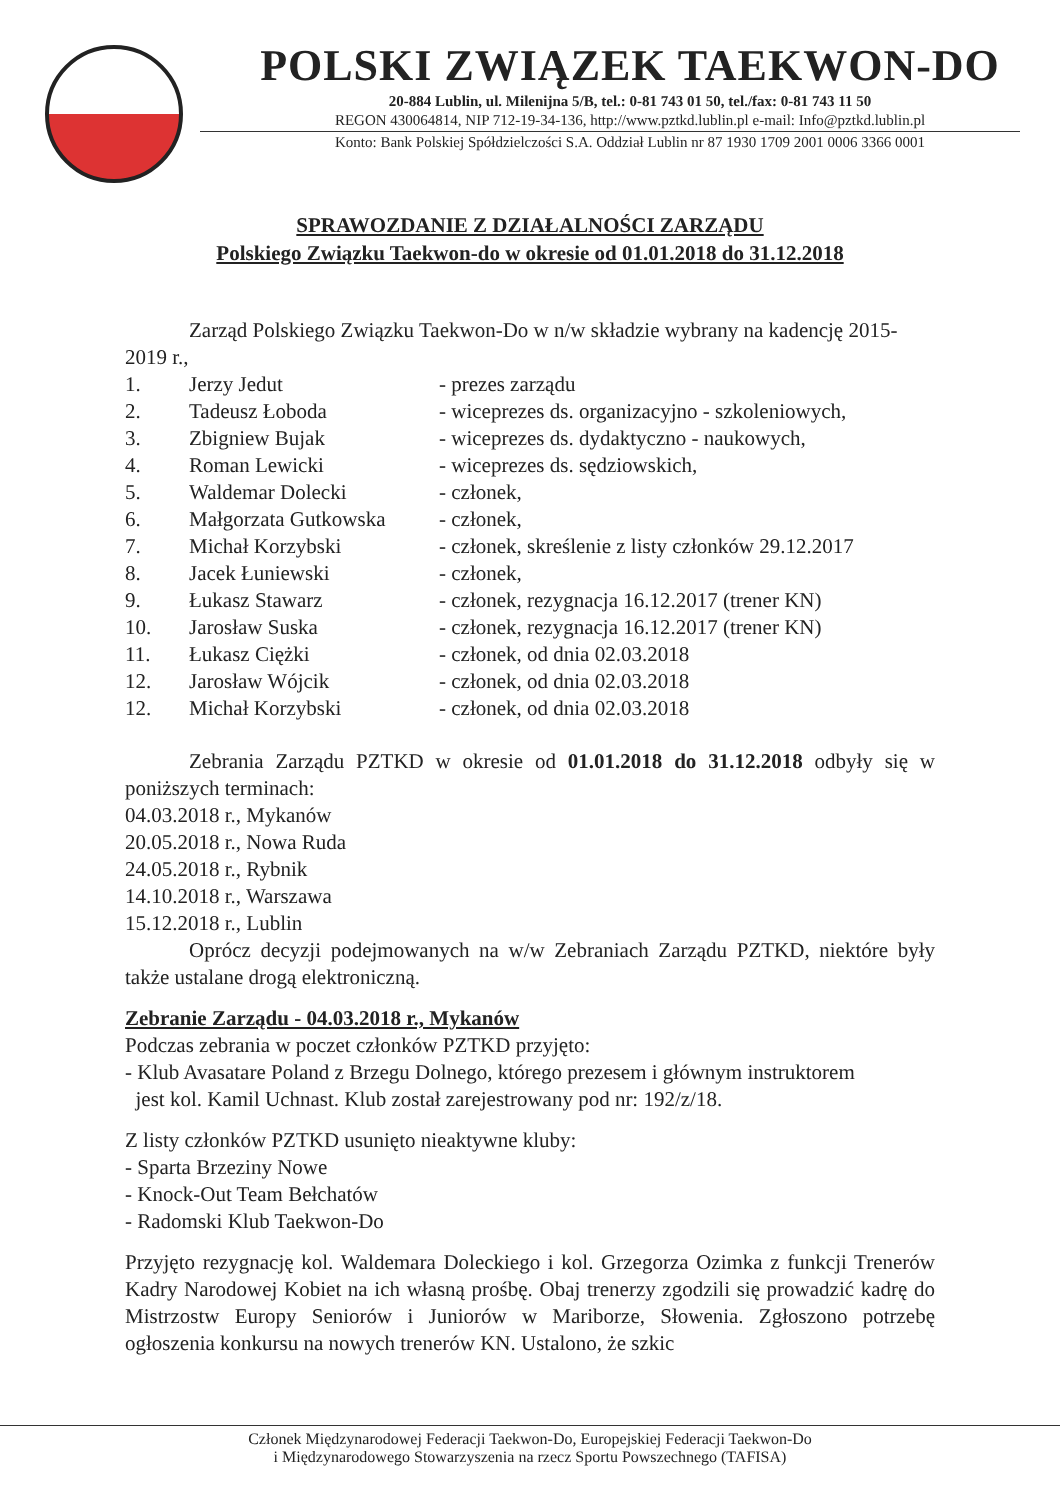POLSKI ZWIĄZEK TAEKWON-DO
20-884 Lublin, ul. Milenijna 5/B, tel.: 0-81 743 01 50, tel./fax: 0-81 743 11 50
REGON 430064814, NIP 712-19-34-136, http://www.pztkd.lublin.pl e-mail: Info@pztkd.lublin.pl
Konto: Bank Polskiej Spółdzielczości S.A. Oddział Lublin nr 87 1930 1709 2001 0006 3366 0001
SPRAWOZDANIE Z DZIAŁALNOŚCI ZARZĄDU
Polskiego Związku Taekwon-do w okresie od 01.01.2018 do 31.12.2018
Zarząd Polskiego Związku Taekwon-Do w n/w składzie wybrany na kadencję 2015-2019 r.,
| 1. | Jerzy Jedut | - prezes zarządu |
| 2. | Tadeusz Łoboda | - wiceprezes ds. organizacyjno - szkoleniowych, |
| 3. | Zbigniew Bujak | - wiceprezes ds. dydaktyczno - naukowych, |
| 4. | Roman Lewicki | - wiceprezes ds. sędziowskich, |
| 5. | Waldemar Dolecki | - członek, |
| 6. | Małgorzata Gutkowska | - członek, |
| 7. | Michał Korzybski | - członek, skreślenie z listy członków 29.12.2017 |
| 8. | Jacek Łuniewski | - członek, |
| 9. | Łukasz Stawarz | - członek, rezygnacja 16.12.2017 (trener KN) |
| 10. | Jarosław Suska | - członek, rezygnacja 16.12.2017 (trener KN) |
| 11. | Łukasz Ciężki | - członek, od dnia 02.03.2018 |
| 12. | Jarosław Wójcik | - członek, od dnia 02.03.2018 |
| 12. | Michał Korzybski | - członek, od dnia 02.03.2018 |
Zebrania Zarządu PZTKD w okresie od 01.01.2018 do 31.12.2018 odbyły się w poniższych terminach:
04.03.2018 r., Mykanów
20.05.2018 r., Nowa Ruda
24.05.2018 r., Rybnik
14.10.2018 r., Warszawa
15.12.2018 r., Lublin
Oprócz decyzji podejmowanych na w/w Zebraniach Zarządu PZTKD, niektóre były także ustalane drogą elektroniczną.
Zebranie Zarządu - 04.03.2018 r., Mykanów
Podczas zebrania w poczet członków PZTKD przyjęto:
- Klub Avasatare Poland z Brzegu Dolnego, którego prezesem i głównym instruktorem
jest kol. Kamil Uchnast. Klub został zarejestrowany pod nr: 192/z/18.
Z listy członków PZTKD usunięto nieaktywne kluby:
- Sparta Brzeziny Nowe
- Knock-Out Team Bełchatów
- Radomski Klub Taekwon-Do
Przyjęto rezygnację kol. Waldemara Doleckiego i kol. Grzegorza Ozimka z funkcji Trenerów Kadry Narodowej Kobiet na ich własną prośbę. Obaj trenerzy zgodzili się prowadzić kadrę do Mistrzostw Europy Seniorów i Juniorów w Mariborze, Słowenia. Zgłoszono potrzebę ogłoszenia konkursu na nowych trenerów KN. Ustalono, że szkic
Członek Międzynarodowej Federacji Taekwon-Do, Europejskiej Federacji Taekwon-Do
i Międzynarodowego Stowarzyszenia na rzecz Sportu Powszechnego (TAFISA)